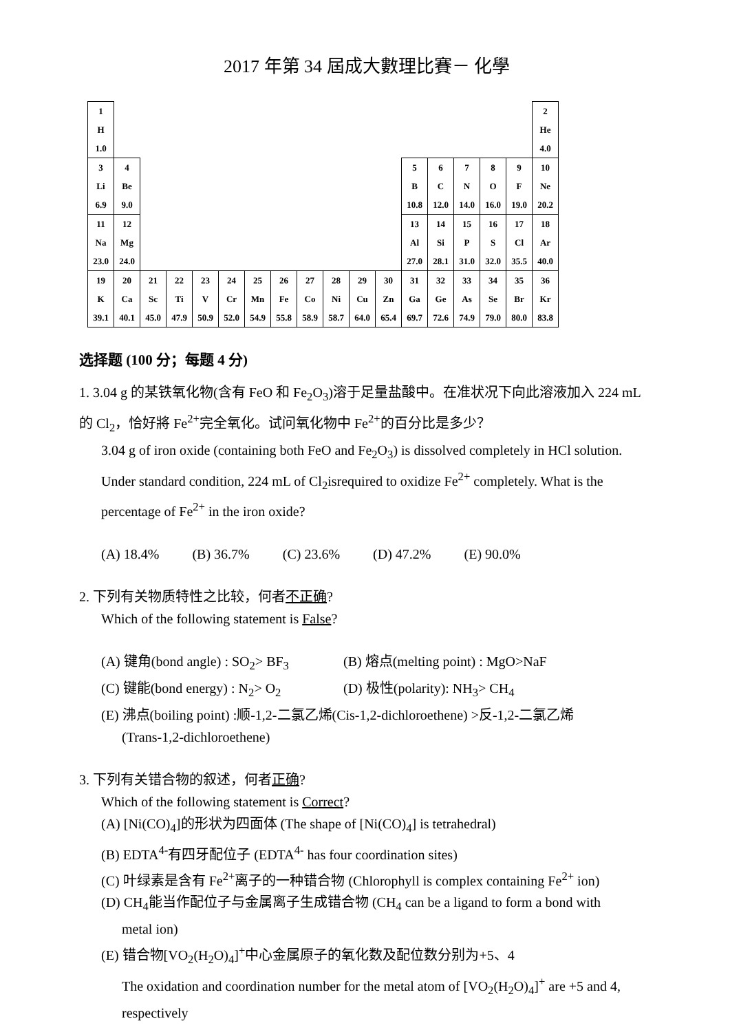2017 年第 34 屆成大數理比賽－ 化學
| 1 H 1.0 | | | | | | | | | | | | | | | | | 2 He 4.0 |
| 3 Li 6.9 | 4 Be 9.0 | | | | | | | | | | | 5 B 10.8 | 6 C 12.0 | 7 N 14.0 | 8 O 16.0 | 9 F 19.0 | 10 Ne 20.2 |
| 11 Na 23.0 | 12 Mg 24.0 | | | | | | | | | | | 13 Al 27.0 | 14 Si 28.1 | 15 P 31.0 | 16 S 32.0 | 17 Cl 35.5 | 18 Ar 40.0 |
| 19 K 39.1 | 20 Ca 40.1 | 21 Sc 45.0 | 22 Ti 47.9 | 23 V 50.9 | 24 Cr 52.0 | 25 Mn 54.9 | 26 Fe 55.8 | 27 Co 58.9 | 28 Ni 58.7 | 29 Cu 64.0 | 30 Zn 65.4 | 31 Ga 69.7 | 32 Ge 72.6 | 33 As 74.9 | 34 Se 79.0 | 35 Br 80.0 | 36 Kr 83.8 |
选择题 (100 分；每题 4 分)
1. 3.04 g 的某铁氧化物(含有 FeO 和 Fe<sub>2</sub>O<sub>3</sub>)溶于足量盐酸中。在准状况下向此溶液加入 224 mL 的 Cl<sub>2</sub>，恰好將 Fe<sup>2+</sup>完全氧化。试问氧化物中 Fe<sup>2+</sup>的百分比是多少？
3.04 g of iron oxide (containing both FeO and Fe<sub>2</sub>O<sub>3</sub>) is dissolved completely in HCl solution. Under standard condition, 224 mL of Cl<sub>2</sub>isrequired to oxidize Fe<sup>2+</sup> completely. What is the percentage of Fe<sup>2+</sup> in the iron oxide?
(A) 18.4% (B) 36.7% (C) 23.6% (D) 47.2% (E) 90.0%
2. 下列有关物质特性之比较，何者不正确?
Which of the following statement is False?
(A) 键角(bond angle) : SO<sub>2</sub>> BF<sub>3</sub> (B) 熔点(melting point) : MgO>NaF
(C) 键能(bond energy) : N<sub>2</sub>> O<sub>2</sub> (D) 极性(polarity): NH<sub>3</sub>> CH<sub>4</sub>
(E) 沸点(boiling point) :顺-1,2-二氯乙烯(Cis-1,2-dichloroethene) >反-1,2-二氯乙烯
(Trans-1,2-dichloroethene)
3. 下列有关错合物的叙述，何者正确?
Which of the following statement is Correct?
(A) [Ni(CO)<sub>4</sub>]的形状为四面体 (The shape of [Ni(CO)<sub>4</sub>] is tetrahedral)
(B) EDTA<sup>4-</sup>有四牙配位子 (EDTA<sup>4-</sup> has four coordination sites)
(C) 叶绿素是含有 Fe<sup>2+</sup>离子的一种错合物 (Chlorophyll is complex containing Fe<sup>2+</sup> ion)
(D) CH<sub>4</sub>能当作配位子与金属离子生成错合物 (CH<sub>4</sub> can be a ligand to form a bond with
metal ion)
(E) 错合物[VO<sub>2</sub>(H<sub>2</sub>O)<sub>4</sub>]<sup>+</sup>中心金属原子的氧化数及配位数分别为+5、4
The oxidation and coordination number for the metal atom of [VO<sub>2</sub>(H<sub>2</sub>O)<sub>4</sub>]<sup>+</sup> are +5 and 4, respectively